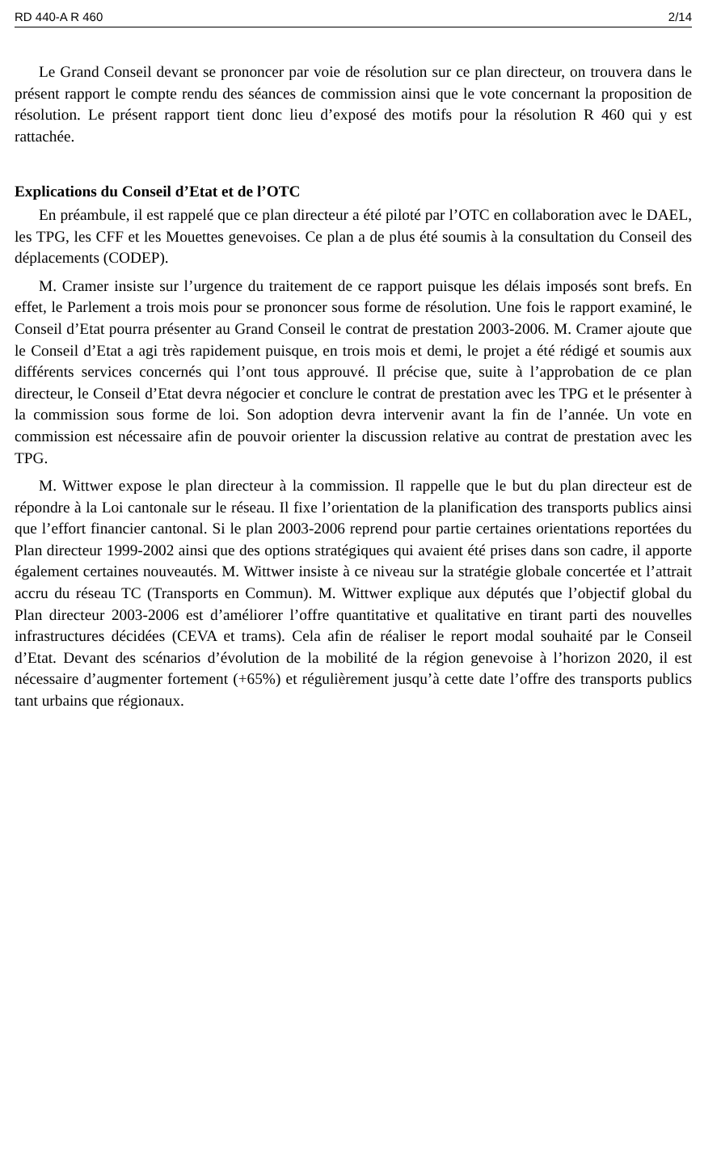RD 440-A R 460 2/14
Le Grand Conseil devant se prononcer par voie de résolution sur ce plan directeur, on trouvera dans le présent rapport le compte rendu des séances de commission ainsi que le vote concernant la proposition de résolution. Le présent rapport tient donc lieu d’exposé des motifs pour la résolution R 460 qui y est rattachée.
Explications du Conseil d’Etat et de l’OTC
En préambule, il est rappelé que ce plan directeur a été piloté par l’OTC en collaboration avec le DAEL, les TPG, les CFF et les Mouettes genevoises. Ce plan a de plus été soumis à la consultation du Conseil des déplacements (CODEP).
M. Cramer insiste sur l’urgence du traitement de ce rapport puisque les délais imposés sont brefs. En effet, le Parlement a trois mois pour se prononcer sous forme de résolution. Une fois le rapport examiné, le Conseil d’Etat pourra présenter au Grand Conseil le contrat de prestation 2003-2006. M. Cramer ajoute que le Conseil d’Etat a agi très rapidement puisque, en trois mois et demi, le projet a été rédigé et soumis aux différents services concernés qui l’ont tous approuvé. Il précise que, suite à l’approbation de ce plan directeur, le Conseil d’Etat devra négocier et conclure le contrat de prestation avec les TPG et le présenter à la commission sous forme de loi. Son adoption devra intervenir avant la fin de l’année. Un vote en commission est nécessaire afin de pouvoir orienter la discussion relative au contrat de prestation avec les TPG.
M. Wittwer expose le plan directeur à la commission. Il rappelle que le but du plan directeur est de répondre à la Loi cantonale sur le réseau. Il fixe l’orientation de la planification des transports publics ainsi que l’effort financier cantonal. Si le plan 2003-2006 reprend pour partie certaines orientations reportées du Plan directeur 1999-2002 ainsi que des options stratégiques qui avaient été prises dans son cadre, il apporte également certaines nouveautés. M. Wittwer insiste à ce niveau sur la stratégie globale concertée et l’attrait accru du réseau TC (Transports en Commun). M. Wittwer explique aux députés que l’objectif global du Plan directeur 2003-2006 est d’améliorer l’offre quantitative et qualitative en tirant parti des nouvelles infrastructures décidées (CEVA et trams). Cela afin de réaliser le report modal souhaité par le Conseil d’Etat. Devant des scénarios d’évolution de la mobilité de la région genevoise à l’horizon 2020, il est nécessaire d’augmenter fortement (+65%) et régulièrement jusqu’à cette date l’offre des transports publics tant urbains que régionaux.